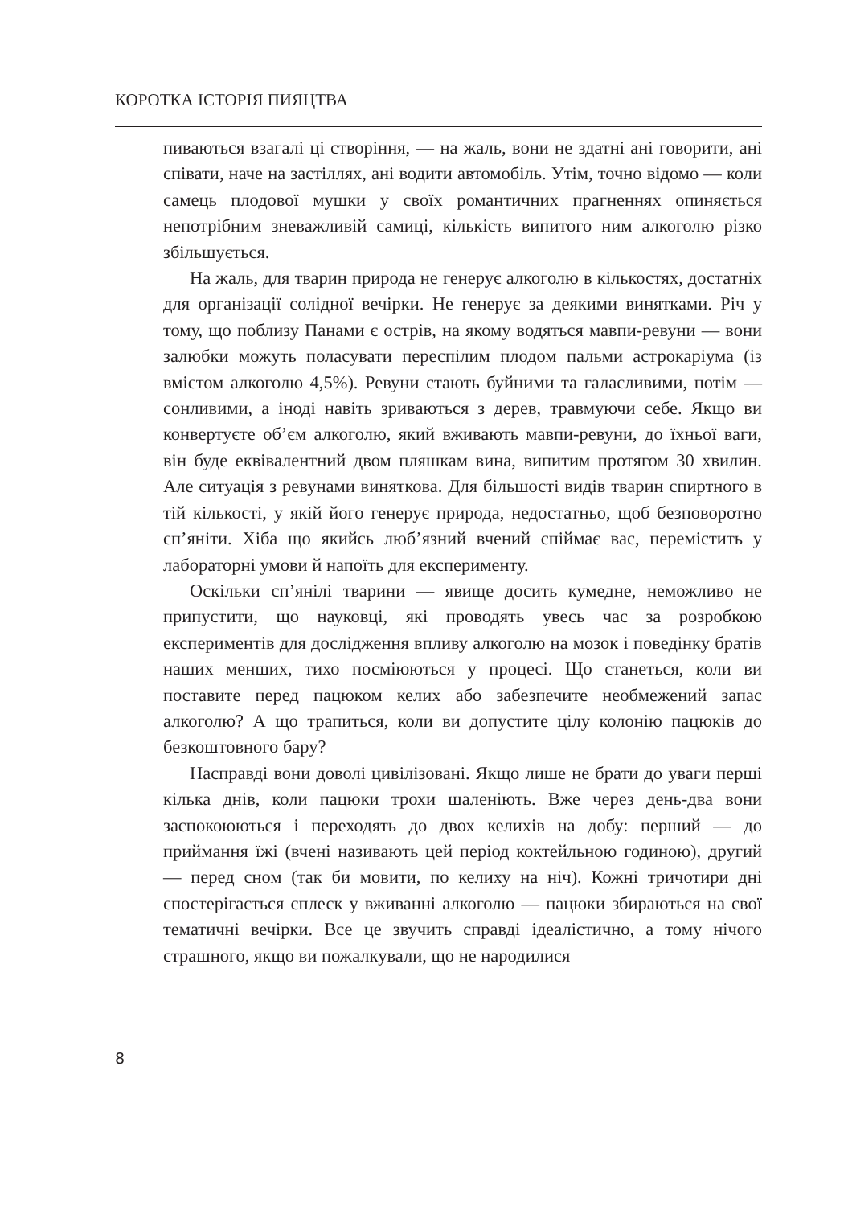КОРОТКА ІСТОРІЯ ПИЯЦТВА
пиваються взагалі ці створіння, — на жаль, вони не здатні ані говорити, ані співати, наче на застіллях, ані водити автомобіль. Утім, точно відомо — коли самець плодової мушки у своїх романтичних прагненнях опиняється непотрібним зневажливій самиці, кількість випитого ним алкоголю різко збільшується.
На жаль, для тварин природа не генерує алкоголю в кількостях, достатніх для організації солідної вечірки. Не генерує за деякими винятками. Річ у тому, що поблизу Панами є острів, на якому водяться мавпи-ревуни — вони залюбки можуть поласувати переспілим плодом пальми астрокаріума (із вмістом алкоголю 4,5%). Ревуни стають буйними та галасливими, потім — сонливими, а іноді навіть зриваються з дерев, травмуючи себе. Якщо ви конвертуєте об’єм алкоголю, який вживають мавпи-ревуни, до їхньої ваги, він буде еквівалентний двом пляшкам вина, випитим протягом 30 хвилин. Але ситуація з ревунами виняткова. Для більшості видів тварин спиртного в тій кількості, у якій його генерує природа, недостатньо, щоб безповоротно сп’яніти. Хіба що якийсь люб’язний вчений спіймає вас, перемістить у лабораторні умови й напоїть для експерименту.
Оскільки сп’янілі тварини — явище досить кумедне, неможливо не припустити, що науковці, які проводять увесь час за розробкою експериментів для дослідження впливу алкоголю на мозок і поведінку братів наших менших, тихо посміюються у процесі. Що станеться, коли ви поставите перед пацюком келих або забезпечите необмежений запас алкоголю? А що трапиться, коли ви допустите цілу колонію пацюків до безкоштовного бару?
Насправді вони доволі цивілізовані. Якщо лише не брати до уваги перші кілька днів, коли пацюки трохи шаленіють. Вже через день-два вони заспокоюються і переходять до двох келихів на добу: перший — до приймання їжі (вчені називають цей період коктейльною годиною), другий — перед сном (так би мовити, по келиху на ніч). Кожні тричотири дні спостерігається сплеск у вживанні алкоголю — пацюки збираються на свої тематичні вечірки. Все це звучить справді ідеалістично, а тому нічого страшного, якщо ви пожалкували, що не народилися
8